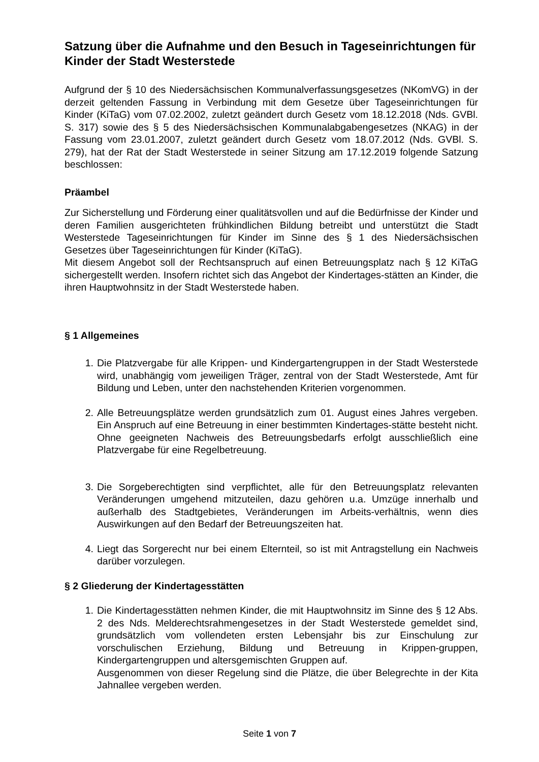Satzung über die Aufnahme und den Besuch in Tageseinrichtungen für Kinder der Stadt Westerstede
Aufgrund der § 10 des Niedersächsischen Kommunalverfassungsgesetzes (NKomVG) in der derzeit geltenden Fassung in Verbindung mit dem Gesetze über Tageseinrichtungen für Kinder (KiTaG) vom 07.02.2002, zuletzt geändert durch Gesetz vom 18.12.2018 (Nds. GVBl. S. 317) sowie des § 5 des Niedersächsischen Kommunalabgabengesetzes (NKAG) in der Fassung vom 23.01.2007, zuletzt geändert durch Gesetz vom 18.07.2012 (Nds. GVBl. S. 279), hat der Rat der Stadt Westerstede in seiner Sitzung am 17.12.2019 folgende Satzung beschlossen:
Präambel
Zur Sicherstellung und Förderung einer qualitätsvollen und auf die Bedürfnisse der Kinder und deren Familien ausgerichteten frühkindlichen Bildung betreibt und unterstützt die Stadt Westerstede Tageseinrichtungen für Kinder im Sinne des § 1 des Niedersächsischen Gesetzes über Tageseinrichtungen für Kinder (KiTaG).
Mit diesem Angebot soll der Rechtsanspruch auf einen Betreuungsplatz nach § 12 KiTaG sichergestellt werden. Insofern richtet sich das Angebot der Kindertages-stätten an Kinder, die ihren Hauptwohnsitz in der Stadt Westerstede haben.
§ 1 Allgemeines
1. Die Platzvergabe für alle Krippen- und Kindergartengruppen in der Stadt Westerstede wird, unabhängig vom jeweiligen Träger, zentral von der Stadt Westerstede, Amt für Bildung und Leben, unter den nachstehenden Kriterien vorgenommen.
2. Alle Betreuungsplätze werden grundsätzlich zum 01. August eines Jahres vergeben. Ein Anspruch auf eine Betreuung in einer bestimmten Kindertages-stätte besteht nicht. Ohne geeigneten Nachweis des Betreuungsbedarfs erfolgt ausschließlich eine Platzvergabe für eine Regelbetreuung.
3. Die Sorgeberechtigten sind verpflichtet, alle für den Betreuungsplatz relevanten Veränderungen umgehend mitzuteilen, dazu gehören u.a. Umzüge innerhalb und außerhalb des Stadtgebietes, Veränderungen im Arbeits-verhältnis, wenn dies Auswirkungen auf den Bedarf der Betreuungszeiten hat.
4. Liegt das Sorgerecht nur bei einem Elternteil, so ist mit Antragstellung ein Nachweis darüber vorzulegen.
§ 2 Gliederung der Kindertagesstätten
1. Die Kindertagesstätten nehmen Kinder, die mit Hauptwohnsitz im Sinne des § 12 Abs. 2 des Nds. Melderechtsrahmengesetzes in der Stadt Westerstede gemeldet sind, grundsätzlich vom vollendeten ersten Lebensjahr bis zur Einschulung zur vorschulischen Erziehung, Bildung und Betreuung in Krippen-gruppen, Kindergartengruppen und altersgemischten Gruppen auf.
Ausgenommen von dieser Regelung sind die Plätze, die über Belegrechte in der Kita Jahnallee vergeben werden.
Seite 1 von 7